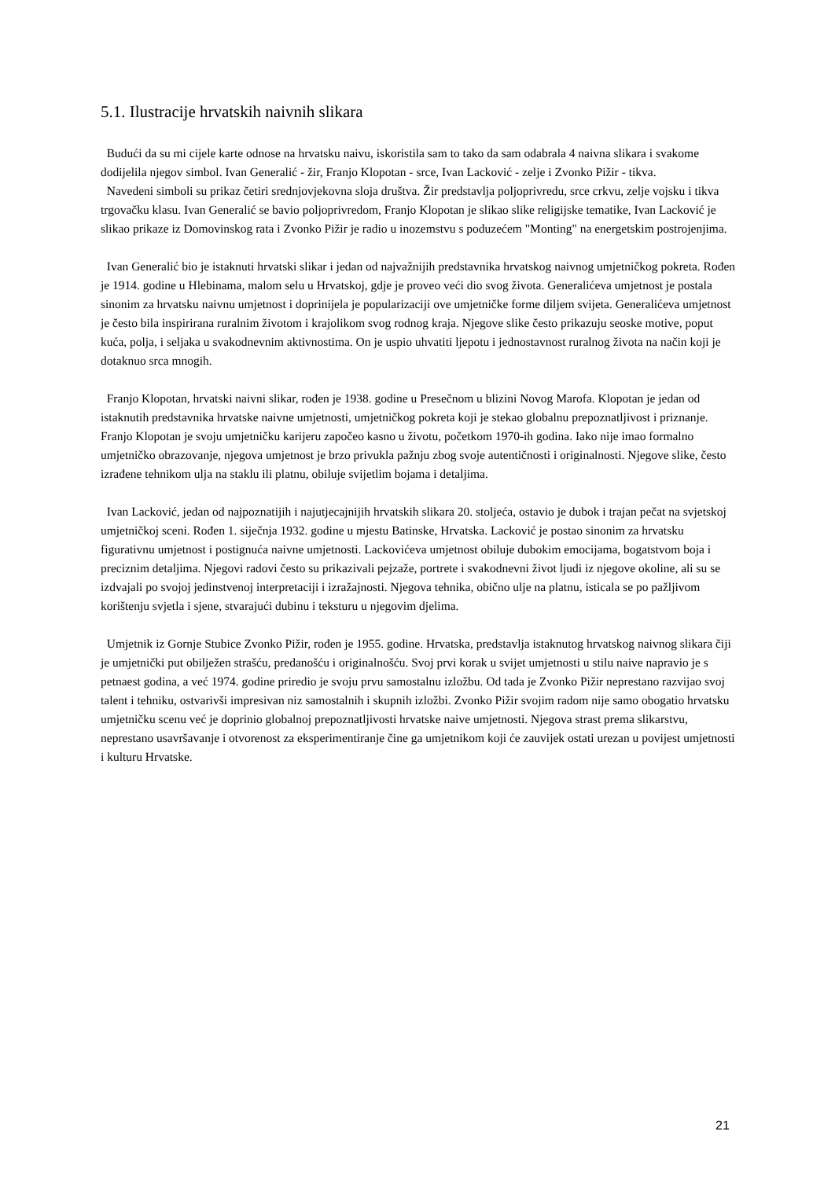5.1. Ilustracije hrvatskih naivnih slikara
Budući da su mi cijele karte odnose na hrvatsku naivu, iskoristila sam to tako da sam odabrala 4 naivna slikara i svakome dodijelila njegov simbol. Ivan Generalić - žir, Franjo Klopotan - srce, Ivan Lacković - zelje i Zvonko Pižir - tikva.
Navedeni simboli su prikaz četiri srednjovjekovna sloja društva. Žir predstavlja poljoprivredu, srce crkvu, zelje vojsku i tikva trgovačku klasu. Ivan Generalić se bavio poljoprivredom, Franjo Klopotan je slikao slike religijske tematike, Ivan Lacković je slikao prikaze iz Domovinskog rata i Zvonko Pižir je radio u inozemstvu s poduzećem "Monting" na energetskim postrojenjima.
Ivan Generalić bio je istaknuti hrvatski slikar i jedan od najvažnijih predstavnika hrvatskog naivnog umjetničkog pokreta. Rođen je 1914. godine u Hlebinama, malom selu u Hrvatskoj, gdje je proveo veći dio svog života. Generalićeva umjetnost je postala sinonim za hrvatsku naivnu umjetnost i doprinijela je popularizaciji ove umjetničke forme diljem svijeta. Generalićeva umjetnost je često bila inspirirana ruralnim životom i krajolikom svog rodnog kraja. Njegove slike često prikazuju seoske motive, poput kuća, polja, i seljaka u svakodnevnim aktivnostima. On je uspio uhvatiti ljepotu i jednostavnost ruralnog života na način koji je dotaknuo srca mnogih.
Franjo Klopotan, hrvatski naivni slikar, rođen je 1938. godine u Presečnom u blizini Novog Marofa. Klopotan je jedan od istaknutih predstavnika hrvatske naivne umjetnosti, umjetničkog pokreta koji je stekao globalnu prepoznatljivost i priznanje. Franjo Klopotan je svoju umjetničku karijeru započeo kasno u životu, početkom 1970-ih godina. Iako nije imao formalno umjetničko obrazovanje, njegova umjetnost je brzo privukla pažnju zbog svoje autentičnosti i originalnosti. Njegove slike, često izrađene tehnikom ulja na staklu ili platnu, obiluje svijetlim bojama i detaljima.
Ivan Lacković, jedan od najpoznatijih i najutjecajnijih hrvatskih slikara 20. stoljeća, ostavio je dubok i trajan pečat na svjetskoj umjetničkoj sceni. Rođen 1. siječnja 1932. godine u mjestu Batinske, Hrvatska. Lacković je postao sinonim za hrvatsku figurativnu umjetnost i postignuća naivne umjetnosti. Lackovićeva umjetnost obiluje dubokim emocijama, bogatstvom boja i preciznim detaljima. Njegovi radovi često su prikazivali pejzaže, portrete i svakodnevni život ljudi iz njegove okoline, ali su se izdvajali po svojoj jedinstvenoj interpretaciji i izražajnosti. Njegova tehnika, obično ulje na platnu, isticala se po pažljivom korištenju svjetla i sjene, stvarajući dubinu i teksturu u njegovim djelima.
Umjetnik iz Gornje Stubice Zvonko Pižir, rođen je 1955. godine. Hrvatska, predstavlja istaknutog hrvatskog naivnog slikara čiji je umjetnički put obilježen strašću, predanošću i originalnošću. Svoj prvi korak u svijet umjetnosti u stilu naive napravio je s petnaest godina, a već 1974. godine priredio je svoju prvu samostalnu izložbu. Od tada je Zvonko Pižir neprestano razvijao svoj talent i tehniku, ostvarivši impresivan niz samostalnih i skupnih izložbi. Zvonko Pižir svojim radom nije samo obogatio hrvatsku umjetničku scenu već je doprinio globalnoj prepoznatljivosti hrvatske naive umjetnosti. Njegova strast prema slikarstvu, neprestano usavršavanje i otvorenost za eksperimentiranje čine ga umjetnikom koji će zauvijek ostati urezan u povijest umjetnosti i kulturu Hrvatske.
21